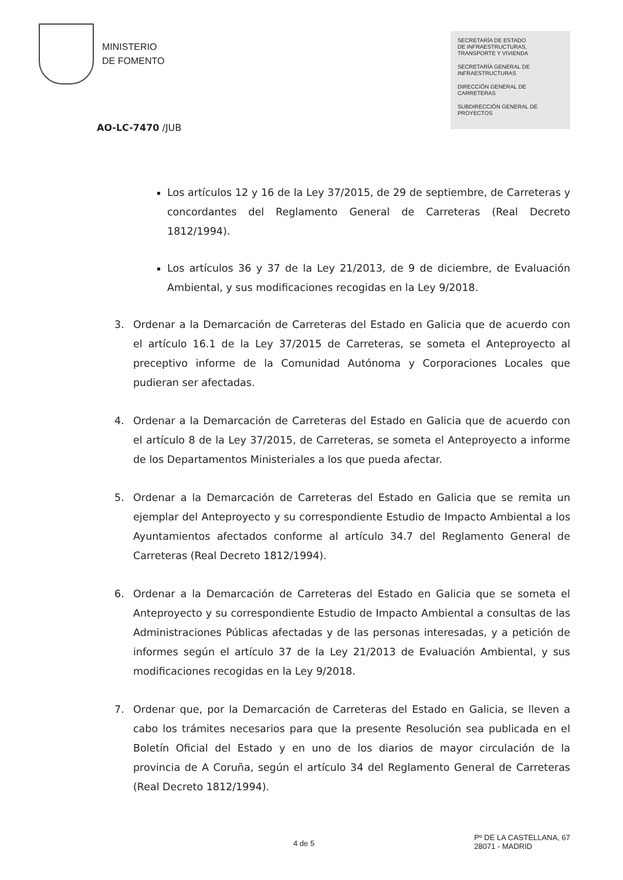MINISTERIO
DE FOMENTO
SECRETARÍA DE ESTADO
DE INFRAESTRUCTURAS,
TRANSPORTE Y VIVIENDA
SECRETARÍA GENERAL DE
INFRAESTRUCTURAS
DIRECCIÓN GENERAL DE
CARRETERAS
SUBDIRECCIÓN GENERAL DE
PROYECTOS
AO-LC-7470 /JUB
Los artículos 12 y 16 de la Ley 37/2015, de 29 de septiembre, de Carreteras y concordantes del Reglamento General de Carreteras (Real Decreto 1812/1994).
Los artículos 36 y 37 de la Ley 21/2013, de 9 de diciembre, de Evaluación Ambiental, y sus modificaciones recogidas en la Ley 9/2018.
3. Ordenar a la Demarcación de Carreteras del Estado en Galicia que de acuerdo con el artículo 16.1 de la Ley 37/2015 de Carreteras, se someta el Anteproyecto al preceptivo informe de la Comunidad Autónoma y Corporaciones Locales que pudieran ser afectadas.
4. Ordenar a la Demarcación de Carreteras del Estado en Galicia que de acuerdo con el artículo 8 de la Ley 37/2015, de Carreteras, se someta el Anteproyecto a informe de los Departamentos Ministeriales a los que pueda afectar.
5. Ordenar a la Demarcación de Carreteras del Estado en Galicia que se remita un ejemplar del Anteproyecto y su correspondiente Estudio de Impacto Ambiental a los Ayuntamientos afectados conforme al artículo 34.7 del Reglamento General de Carreteras (Real Decreto 1812/1994).
6. Ordenar a la Demarcación de Carreteras del Estado en Galicia que se someta el Anteproyecto y su correspondiente Estudio de Impacto Ambiental a consultas de las Administraciones Públicas afectadas y de las personas interesadas, y a petición de informes según el artículo 37 de la Ley 21/2013 de Evaluación Ambiental, y sus modificaciones recogidas en la Ley 9/2018.
7. Ordenar que, por la Demarcación de Carreteras del Estado en Galicia, se lleven a cabo los trámites necesarios para que la presente Resolución sea publicada en el Boletín Oficial del Estado y en uno de los diarios de mayor circulación de la provincia de A Coruña, según el artículo 34 del Reglamento General de Carreteras (Real Decreto 1812/1994).
4 de 5
Pº DE LA CASTELLANA, 67
28071 - MADRID